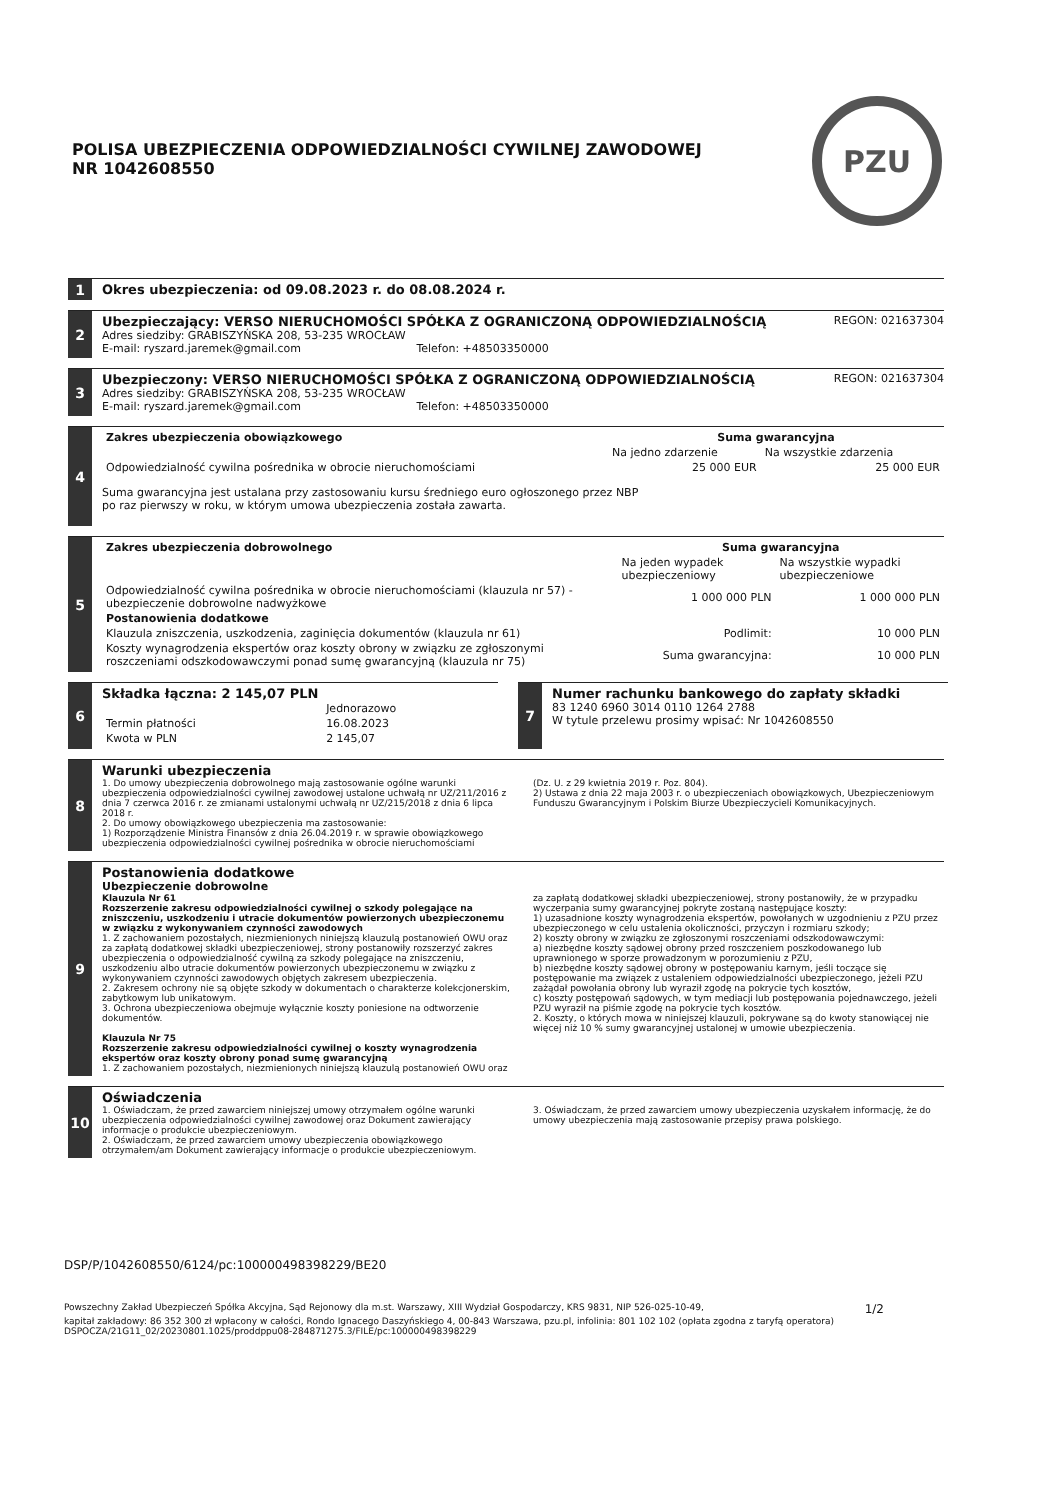POLISA UBEZPIECZENIA ODPOWIEDZIALNOŚCI CYWILNEJ ZAWODOWEJ
NR 1042608550
PZU
1
Okres ubezpieczenia: od 09.08.2023 r. do 08.08.2024 r.
2
Ubezpieczający: VERSO NIERUCHOMOŚCI SPÓŁKA Z OGRANICZONĄ ODPOWIEDZIALNOŚCIĄ REGON: 021637304
Adres siedziby: GRABISZYŃSKA 208, 53-235 WROCŁAW
E-mail: ryszard.jaremek@gmail.com Telefon: +48503350000
3
Ubezpieczony: VERSO NIERUCHOMOŚCI SPÓŁKA Z OGRANICZONĄ ODPOWIEDZIALNOŚCIĄ REGON: 021637304
Adres siedziby: GRABISZYŃSKA 208, 53-235 WROCŁAW
E-mail: ryszard.jaremek@gmail.com Telefon: +48503350000
4
| Zakres ubezpieczenia obowiązkowego | Suma gwarancyjna | |
| --- | --- | --- |
| | Na jedno zdarzenie | Na wszystkie zdarzenia |
| Odpowiedzialność cywilna pośrednika w obrocie nieruchomościami | 25 000 EUR | 25 000 EUR |
Suma gwarancyjna jest ustalana przy zastosowaniu kursu średniego euro ogłoszonego przez NBP
po raz pierwszy w roku, w którym umowa ubezpieczenia została zawarta.
5
| Zakres ubezpieczenia dobrowolnego | Suma gwarancyjna | |
| --- | --- | --- |
| | Na jeden wypadek ubezpieczeniowy | Na wszystkie wypadki ubezpieczeniowe |
| Odpowiedzialność cywilna pośrednika w obrocie nieruchomościami (klauzula nr 57) - ubezpieczenie dobrowolne nadwyżkowe | 1 000 000 PLN | 1 000 000 PLN |
| Postanowienia dodatkowe | | |
| Klauzula zniszczenia, uszkodzenia, zaginięcia dokumentów (klauzula nr 61) | Podlimit: | 10 000 PLN |
| Koszty wynagrodzenia ekspertów oraz koszty obrony w związku ze zgłoszonymi roszczeniami odszkodowawczymi ponad sumę gwarancyjną (klauzula nr 75) | Suma gwarancyjna: | 10 000 PLN |
6
Składka łączna: 2 145,07 PLN
| | Jednorazowo |
| Termin płatności | 16.08.2023 |
| Kwota w PLN | 2 145,07 |
7
Numer rachunku bankowego do zapłaty składki
83 1240 6960 3014 0110 1264 2788
W tytule przelewu prosimy wpisać: Nr 1042608550
8
Warunki ubezpieczenia
1. Do umowy ubezpieczenia dobrowolnego mają zastosowanie ogólne warunki ubezpieczenia odpowiedzialności cywilnej zawodowej ustalone uchwałą nr UZ/211/2016 z dnia 7 czerwca 2016 r. ze zmianami ustalonymi uchwałą nr UZ/215/2018 z dnia 6 lipca 2018 r.
2. Do umowy obowiązkowego ubezpieczenia ma zastosowanie:
1) Rozporządzenie Ministra Finansów z dnia 26.04.2019 r. w sprawie obowiązkowego ubezpieczenia odpowiedzialności cywilnej pośrednika w obrocie nieruchomościami
(Dz. U. z 29 kwietnia 2019 r. Poz. 804).
2) Ustawa z dnia 22 maja 2003 r. o ubezpieczeniach obowiązkowych, Ubezpieczeniowym Funduszu Gwarancyjnym i Polskim Biurze Ubezpieczycieli Komunikacyjnych.
9
Postanowienia dodatkowe
Ubezpieczenie dobrowolne
Klauzula Nr 61
Rozszerzenie zakresu odpowiedzialności cywilnej o szkody polegające na zniszczeniu, uszkodzeniu i utracie dokumentów powierzonych ubezpieczonemu w związku z wykonywaniem czynności zawodowych
1. Z zachowaniem pozostałych, niezmienionych niniejszą klauzulą postanowień OWU oraz za zapłatą dodatkowej składki ubezpieczeniowej, strony postanowiły rozszerzyć zakres ubezpieczenia o odpowiedzialność cywilną za szkody polegające na zniszczeniu, uszkodzeniu albo utracie dokumentów powierzonych ubezpieczonemu w związku z wykonywaniem czynności zawodowych objętych zakresem ubezpieczenia.
2. Zakresem ochrony nie są objęte szkody w dokumentach o charakterze kolekcjonerskim, zabytkowym lub unikatowym.
3. Ochrona ubezpieczeniowa obejmuje wyłącznie koszty poniesione na odtworzenie dokumentów.
Klauzula Nr 75
Rozszerzenie zakresu odpowiedzialności cywilnej o koszty wynagrodzenia ekspertów oraz koszty obrony ponad sumę gwarancyjną
1. Z zachowaniem pozostałych, niezmienionych niniejszą klauzulą postanowień OWU oraz
za zapłatą dodatkowej składki ubezpieczeniowej, strony postanowiły, że w przypadku wyczerpania sumy gwarancyjnej pokryte zostaną następujące koszty:
1) uzasadnione koszty wynagrodzenia ekspertów, powołanych w uzgodnieniu z PZU przez ubezpieczonego w celu ustalenia okoliczności, przyczyn i rozmiaru szkody;
2) koszty obrony w związku ze zgłoszonymi roszczeniami odszkodowawczymi:
a) niezbędne koszty sądowej obrony przed roszczeniem poszkodowanego lub uprawnionego w sporze prowadzonym w porozumieniu z PZU,
b) niezbędne koszty sądowej obrony w postępowaniu karnym, jeśli toczące się postępowanie ma związek z ustaleniem odpowiedzialności ubezpieczonego, jeżeli PZU zażądał powołania obrony lub wyraził zgodę na pokrycie tych kosztów,
c) koszty postępowań sądowych, w tym mediacji lub postępowania pojednawczego, jeżeli PZU wyraził na piśmie zgodę na pokrycie tych kosztów.
2. Koszty, o których mowa w niniejszej klauzuli, pokrywane są do kwoty stanowiącej nie więcej niż 10 % sumy gwarancyjnej ustalonej w umowie ubezpieczenia.
10
Oświadczenia
1. Oświadczam, że przed zawarciem niniejszej umowy otrzymałem ogólne warunki ubezpieczenia odpowiedzialności cywilnej zawodowej oraz Dokument zawierający informacje o produkcie ubezpieczeniowym.
2. Oświadczam, że przed zawarciem umowy ubezpieczenia obowiązkowego otrzymałem/am Dokument zawierający informacje o produkcie ubezpieczeniowym.
3. Oświadczam, że przed zawarciem umowy ubezpieczenia uzyskałem informację, że do umowy ubezpieczenia mają zastosowanie przepisy prawa polskiego.
DSP/P/1042608550/6124/pc:100000498398229/BE20
Powszechny Zakład Ubezpieczeń Spółka Akcyjna, Sąd Rejonowy dla m.st. Warszawy, XIII Wydział Gospodarczy, KRS 9831, NIP 526-025-10-49, 1/2
kapitał zakładowy: 86 352 300 zł wpłacony w całości, Rondo Ignacego Daszyńskiego 4, 00-843 Warszawa, pzu.pl, infolinia: 801 102 102 (opłata zgodna z taryfą operatora)
DSPOCZA/21G11_02/20230801.1025/proddppu08-284871275.3/FILE/pc:100000498398229